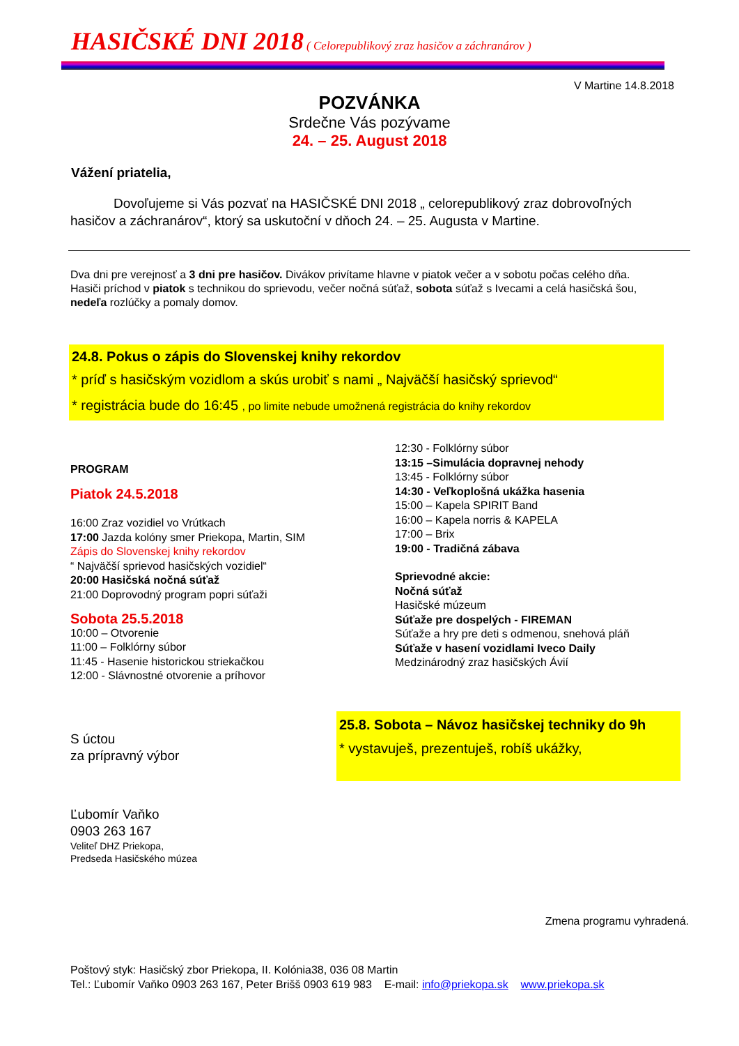HASIČSKÉ DNI 2018 ( Celorepublikový zraz hasičov a záchranárov )
V Martine 14.8.2018
POZVÁNKA
Srdečne Vás pozývame
24. – 25. August 2018
Vážení priatelia,
Dovoľujeme si Vás pozvať na HASIČSKÉ DNI 2018 „ celorepublikový zraz dobrovoľných hasičov a záchranárov“, ktorý sa uskutoční v dňoch 24. – 25. Augusta v Martine.
Dva dni pre verejnosť a 3 dni pre hasičov. Divákov privítame hlavne v piatok večer a v sobotu počas celého dňa.
Hasiči príchod v piatok s technikou do sprievodu, večer nočná súťaž, sobota súťaž s Ivecami a celá hasičská šou, nedeľa rozlúčky a pomaly domov.
24.8. Pokus o zápis do Slovenskej knihy rekordov
* príď s hasičským vozidlom a skús urobiť s nami „ Najväčší hasičský sprievod“
* registrácia bude do 16:45 , po limite nebude umožnená registrácia do knihy rekordov
PROGRAM
Piatok 24.5.2018
16:00 Zraz vozidiel vo Vrútkach
17:00 Jazda kolóny smer Priekopa, Martin, SIM
Zápis do Slovenskej knihy rekordov
“ Najväčší sprievod hasičských vozidiel“
20:00 Hasičská nočná súťaž
21:00 Doprovodný program popri súťaži
Sobota 25.5.2018
10:00 – Otvorenie
11:00 – Folklórny súbor
11:45 - Hasenie historickou striekačkou
12:00 - Slávnostné otvorenie a príhovor
12:30 - Folklórny súbor
13:15 –Simulácia dopravnej nehody
13:45 - Folklórny súbor
14:30 - Veľkoplošná ukážka hasenia
15:00 – Kapela SPIRIT Band
16:00 – Kapela norris & KAPELA
17:00 – Brix
19:00 - Tradičná zábava
Sprievodné akcie:
Nočná súťaž
Hasičské múzeum
Súťaže pre dospelých - FIREMAN
Súťaže a hry pre deti s odmenou, snehová pláň
Súťaže v hasení vozidlami Iveco Daily
Medzinárodný zraz hasičských Ávií
S úctou
za prípravný výbor
Ľubomír Vaňko
0903 263 167
Veliteľ DHZ Priekopa,
Predseda Hasičského múzea
25.8. Sobota – Návoz hasičskej techniky do 9h
* vystavuješ, prezentuješ, robíš ukážky,
Zmena programu vyhradená.
Poštový styk: Hasičský zbor Priekopa, II. Kolónia38, 036 08 Martin
Tel.: Ľubomír Vaňko 0903 263 167, Peter Brišš 0903 619 983 E-mail: info@priekopa.sk www.priekopa.sk